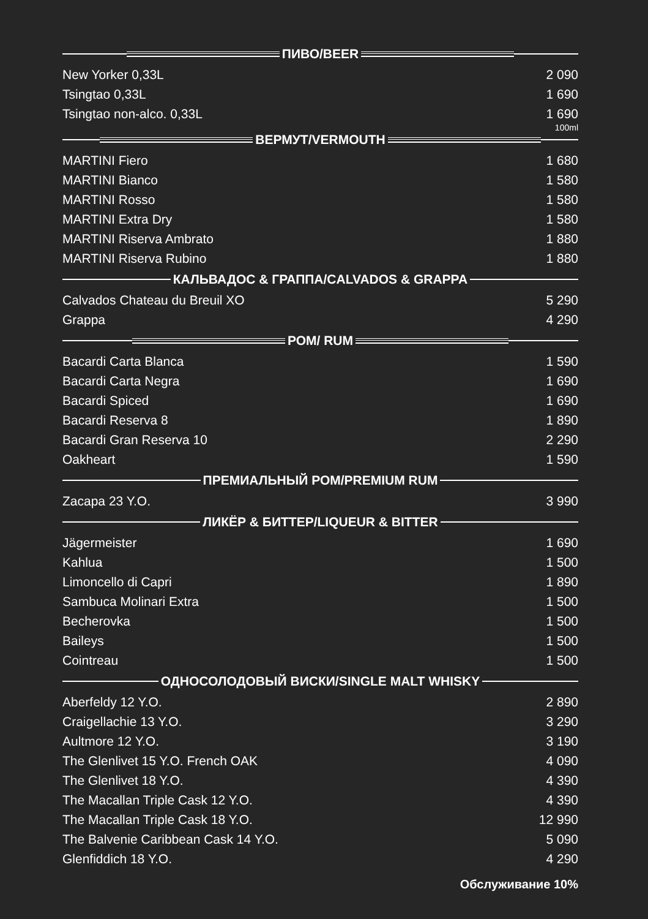ПИВО/BEER
| New Yorker 0,33L | 2 090 |
| Tsingtao 0,33L | 1 690 |
| Tsingtao non-alco. 0,33L | 1 690 |
100ml
ВЕРМУТ/VERMOUTH
| MARTINI Fiero | 1 680 |
| MARTINI Bianco | 1 580 |
| MARTINI Rosso | 1 580 |
| MARTINI Extra Dry | 1 580 |
| MARTINI Riserva Ambrato | 1 880 |
| MARTINI Riserva Rubino | 1 880 |
КАЛЬВАДОС & ГРАППА/CALVADOS & GRAPPA
| Calvados Chateau du Breuil XO | 5 290 |
| Grappa | 4 290 |
РОМ/ RUM
| Bacardi Carta Blanca | 1 590 |
| Bacardi Carta Negra | 1 690 |
| Bacardi Spiced | 1 690 |
| Bacardi Reserva 8 | 1 890 |
| Bacardi Gran Reserva 10 | 2 290 |
| Oakheart | 1 590 |
ПРЕМИАЛЬНЫЙ РОМ/PREMIUM RUM
| Zacapa 23 Y.O. | 3 990 |
ЛИКЁР & БИТТЕР/LIQUEUR & BITTER
| Jägermeister | 1 690 |
| Kahlua | 1 500 |
| Limoncello di Capri | 1 890 |
| Sambuca Molinari Extra | 1 500 |
| Becherovka | 1 500 |
| Baileys | 1 500 |
| Cointreau | 1 500 |
ОДНОСОЛОДОВЫЙ ВИСКИ/SINGLE MALT WHISKY
| Aberfeldy 12 Y.O. | 2 890 |
| Craigellachie 13 Y.O. | 3 290 |
| Aultmore 12 Y.O. | 3 190 |
| The Glenlivet 15 Y.O. French OAK | 4 090 |
| The Glenlivet 18 Y.O. | 4 390 |
| The Macallan Triple Cask 12 Y.O. | 4 390 |
| The Macallan Triple Cask 18 Y.O. | 12 990 |
| The Balvenie Caribbean Cask 14 Y.O. | 5 090 |
| Glenfiddich 18 Y.O. | 4 290 |
Обслуживание 10%